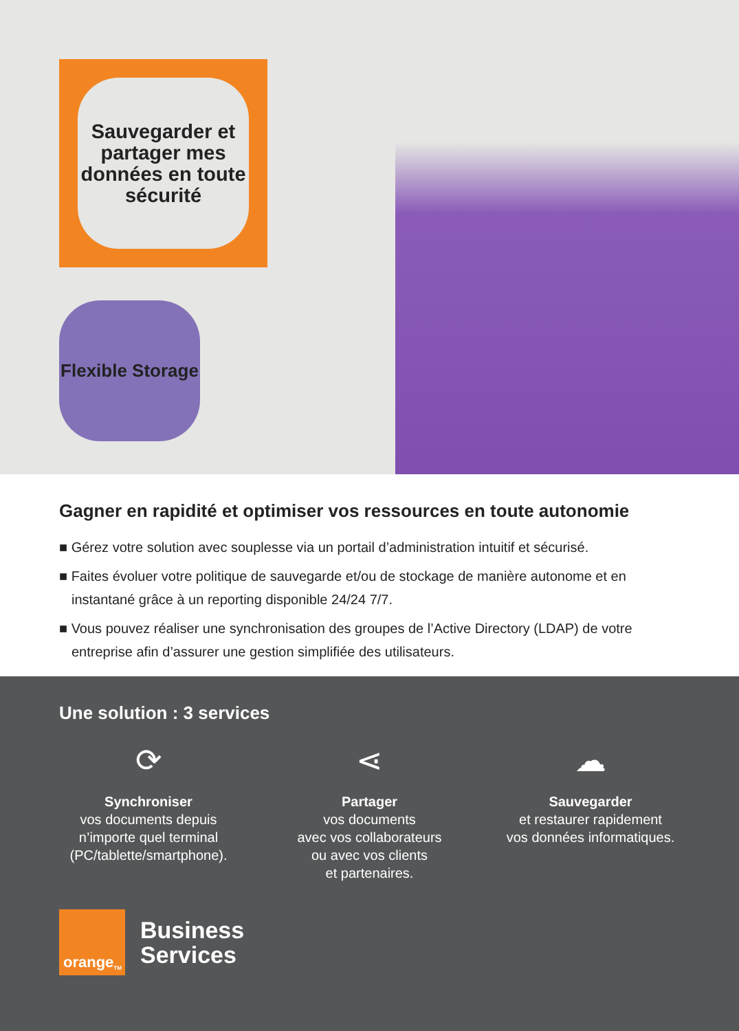Sauvegarder et partager mes données en toute sécurité
Flexible Storage
Gagner en rapidité et optimiser vos ressources en toute autonomie
■ Gérez votre solution avec souplesse via un portail d’administration intuitif et sécurisé.
■ Faites évoluer votre politique de sauvegarde et/ou de stockage de manière autonome et en instantané grâce à un reporting disponible 24/24 7/7.
■ Vous pouvez réaliser une synchronisation des groupes de l’Active Directory (LDAP) de votre entreprise afin d’assurer une gestion simplifiée des utilisateurs.
Une solution : 3 services
⟳
Synchroniser
vos documents depuis n’importe quel terminal (PC/tablette/smartphone).
⋖
Partager
vos documents
avec vos collaborateurs
ou avec vos clients
et partenaires.
☁
Sauvegarder
et restaurer rapidement
vos données informatiques.
orange<sup>TM</sup>
Business
Services